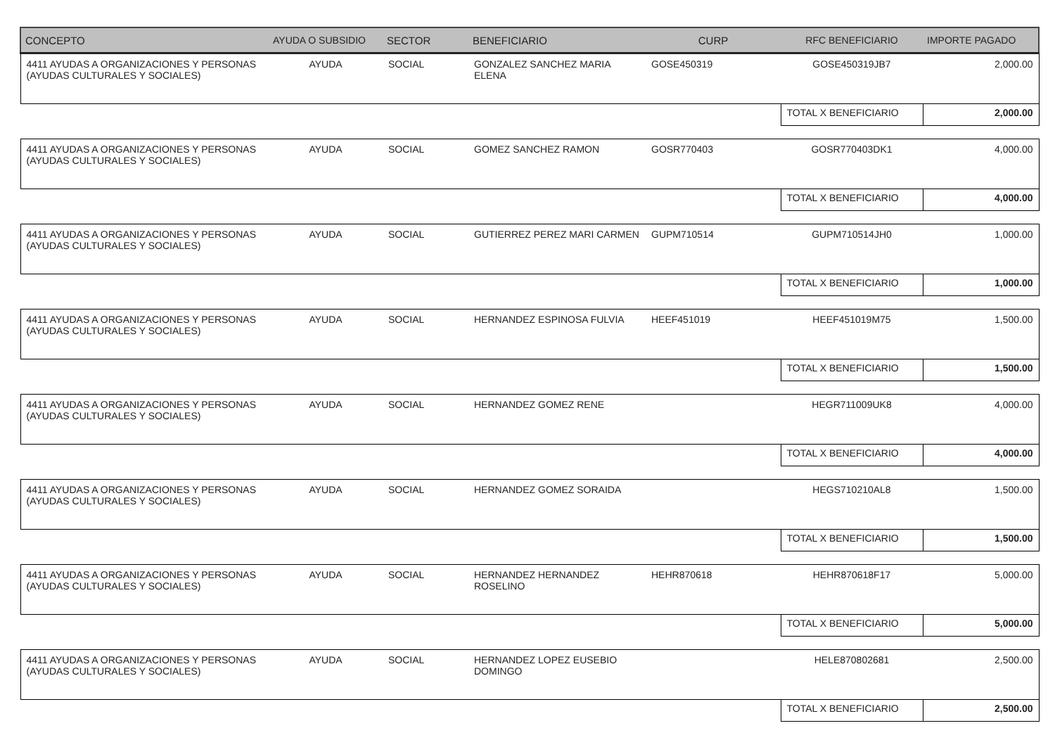| CONCEPTO | AYUDA O SUBSIDIO | SECTOR | BENEFICIARIO | CURP | RFC BENEFICIARIO | IMPORTE PAGADO |
| --- | --- | --- | --- | --- | --- | --- |
| 4411 AYUDAS A ORGANIZACIONES Y PERSONAS (AYUDAS CULTURALES Y SOCIALES) | AYUDA | SOCIAL | GONZALEZ SANCHEZ MARIA ELENA | GOSE450319 | GOSE450319JB7 | 2,000.00 |
| | | | | | TOTAL X BENEFICIARIO | 2,000.00 |
| 4411 AYUDAS A ORGANIZACIONES Y PERSONAS (AYUDAS CULTURALES Y SOCIALES) | AYUDA | SOCIAL | GOMEZ SANCHEZ RAMON | GOSR770403 | GOSR770403DK1 | 4,000.00 |
| | | | | | TOTAL X BENEFICIARIO | 4,000.00 |
| 4411 AYUDAS A ORGANIZACIONES Y PERSONAS (AYUDAS CULTURALES Y SOCIALES) | AYUDA | SOCIAL | GUTIERREZ PEREZ MARI CARMEN | GUPM710514 | GUPM710514JH0 | 1,000.00 |
| | | | | | TOTAL X BENEFICIARIO | 1,000.00 |
| 4411 AYUDAS A ORGANIZACIONES Y PERSONAS (AYUDAS CULTURALES Y SOCIALES) | AYUDA | SOCIAL | HERNANDEZ ESPINOSA FULVIA | HEEF451019 | HEEF451019M75 | 1,500.00 |
| | | | | | TOTAL X BENEFICIARIO | 1,500.00 |
| 4411 AYUDAS A ORGANIZACIONES Y PERSONAS (AYUDAS CULTURALES Y SOCIALES) | AYUDA | SOCIAL | HERNANDEZ GOMEZ RENE | | HEGR711009UK8 | 4,000.00 |
| | | | | | TOTAL X BENEFICIARIO | 4,000.00 |
| 4411 AYUDAS A ORGANIZACIONES Y PERSONAS (AYUDAS CULTURALES Y SOCIALES) | AYUDA | SOCIAL | HERNANDEZ GOMEZ SORAIDA | | HEGS710210AL8 | 1,500.00 |
| | | | | | TOTAL X BENEFICIARIO | 1,500.00 |
| 4411 AYUDAS A ORGANIZACIONES Y PERSONAS (AYUDAS CULTURALES Y SOCIALES) | AYUDA | SOCIAL | HERNANDEZ HERNANDEZ ROSELINO | HEHR870618 | HEHR870618F17 | 5,000.00 |
| | | | | | TOTAL X BENEFICIARIO | 5,000.00 |
| 4411 AYUDAS A ORGANIZACIONES Y PERSONAS (AYUDAS CULTURALES Y SOCIALES) | AYUDA | SOCIAL | HERNANDEZ LOPEZ EUSEBIO DOMINGO | | HELE870802681 | 2,500.00 |
| | | | | | TOTAL X BENEFICIARIO | 2,500.00 |